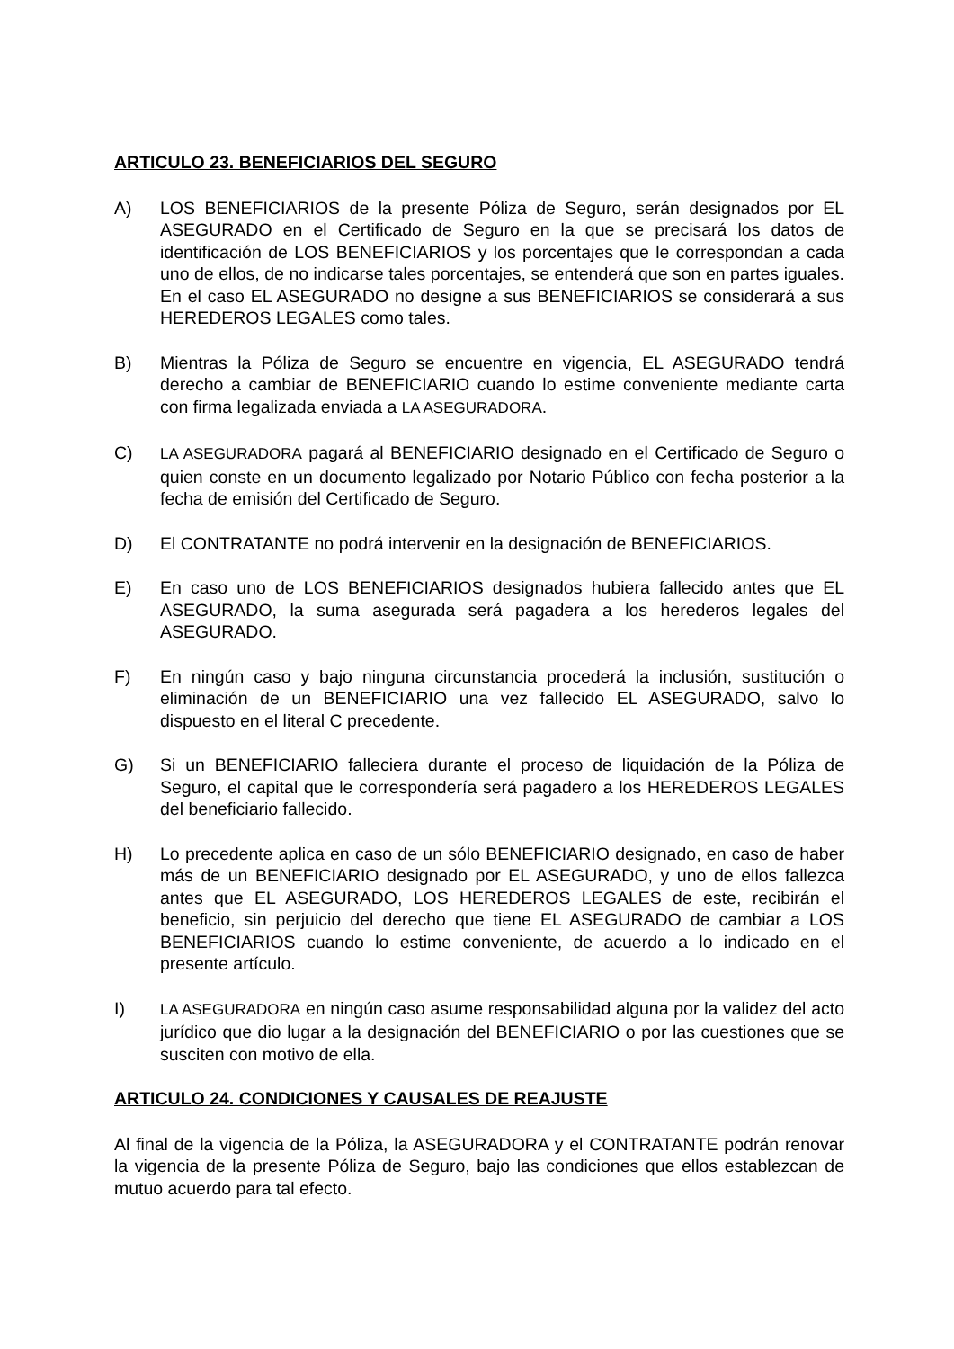ARTICULO 23. BENEFICIARIOS DEL SEGURO
A) LOS BENEFICIARIOS de la presente Póliza de Seguro, serán designados por EL ASEGURADO en el Certificado de Seguro en la que se precisará los datos de identificación de LOS BENEFICIARIOS y los porcentajes que le correspondan a cada uno de ellos, de no indicarse tales porcentajes, se entenderá que son en partes iguales. En el caso EL ASEGURADO no designe a sus BENEFICIARIOS se considerará a sus HEREDEROS LEGALES como tales.
B) Mientras la Póliza de Seguro se encuentre en vigencia, EL ASEGURADO tendrá derecho a cambiar de BENEFICIARIO cuando lo estime conveniente mediante carta con firma legalizada enviada a LA ASEGURADORA.
C) LA ASEGURADORA pagará al BENEFICIARIO designado en el Certificado de Seguro o quien conste en un documento legalizado por Notario Público con fecha posterior a la fecha de emisión del Certificado de Seguro.
D) El CONTRATANTE no podrá intervenir en la designación de BENEFICIARIOS.
E) En caso uno de LOS BENEFICIARIOS designados hubiera fallecido antes que EL ASEGURADO, la suma asegurada será pagadera a los herederos legales del ASEGURADO.
F) En ningún caso y bajo ninguna circunstancia procederá la inclusión, sustitución o eliminación de un BENEFICIARIO una vez fallecido EL ASEGURADO, salvo lo dispuesto en el literal C precedente.
G) Si un BENEFICIARIO falleciera durante el proceso de liquidación de la Póliza de Seguro, el capital que le correspondería será pagadero a los HEREDEROS LEGALES del beneficiario fallecido.
H) Lo precedente aplica en caso de un sólo BENEFICIARIO designado, en caso de haber más de un BENEFICIARIO designado por EL ASEGURADO, y uno de ellos fallezca antes que EL ASEGURADO, LOS HEREDEROS LEGALES de este, recibirán el beneficio, sin perjuicio del derecho que tiene EL ASEGURADO de cambiar a LOS BENEFICIARIOS cuando lo estime conveniente, de acuerdo a lo indicado en el presente artículo.
I) LA ASEGURADORA en ningún caso asume responsabilidad alguna por la validez del acto jurídico que dio lugar a la designación del BENEFICIARIO o por las cuestiones que se susciten con motivo de ella.
ARTICULO 24. CONDICIONES Y CAUSALES DE REAJUSTE
Al final de la vigencia de la Póliza, la ASEGURADORA y el CONTRATANTE podrán renovar la vigencia de la presente Póliza de Seguro, bajo las condiciones que ellos establezcan de mutuo acuerdo para tal efecto.